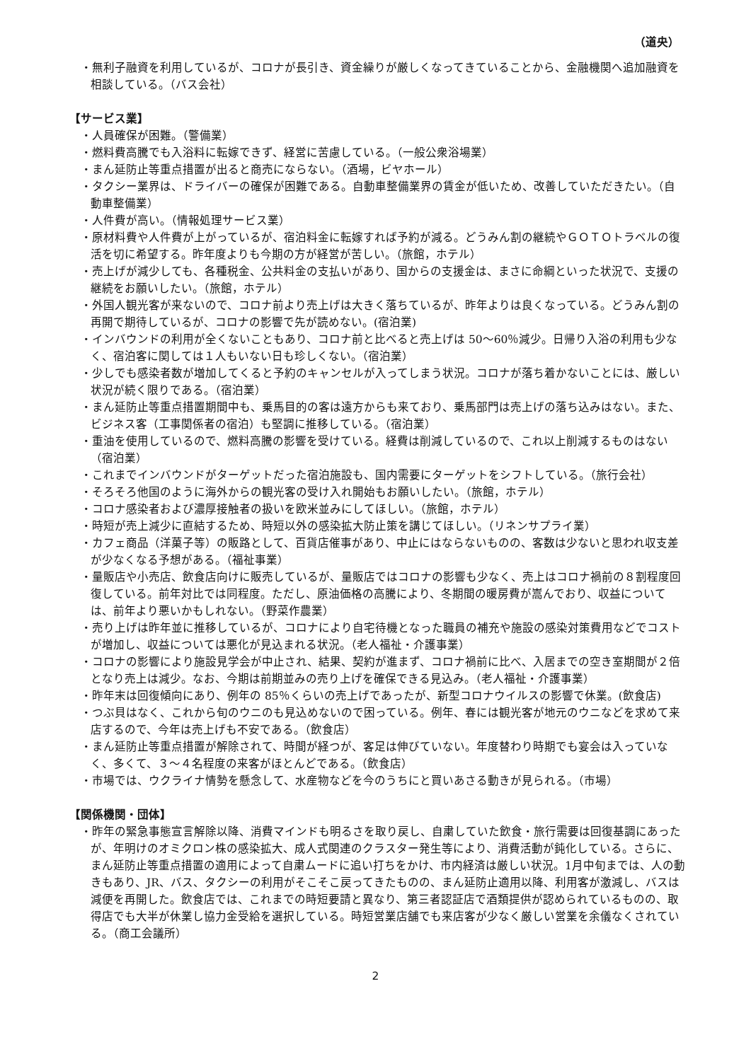（道央）
・無利子融資を利用しているが、コロナが長引き、資金繰りが厳しくなってきていることから、金融機関へ追加融資を相談している。（バス会社）
【サービス業】
・人員確保が困難。（警備業）
・燃料費高騰でも入浴料に転嫁できず、経営に苦慮している。（一般公衆浴場業）
・まん延防止等重点措置が出ると商売にならない。（酒場，ビヤホール）
・タクシー業界は、ドライバーの確保が困難である。自動車整備業界の賃金が低いため、改善していただきたい。（自動車整備業）
・人件費が高い。（情報処理サービス業）
・原材料費や人件費が上がっているが、宿泊料金に転嫁すれば予約が減る。どうみん割の継続やＧＯＴＯトラベルの復活を切に希望する。昨年度よりも今期の方が経営が苦しい。（旅館，ホテル）
・売上げが減少しても、各種税金、公共料金の支払いがあり、国からの支援金は、まさに命綱といった状況で、支援の継続をお願いしたい。（旅館，ホテル）
・外国人観光客が来ないので、コロナ前より売上げは大きく落ちているが、昨年よりは良くなっている。どうみん割の再開で期待しているが、コロナの影響で先が読めない。(宿泊業)
・インバウンドの利用が全くないこともあり、コロナ前と比べると売上げは 50～60％減少。日帰り入浴の利用も少なく、宿泊客に関しては１人もいない日も珍しくない。（宿泊業）
・少しでも感染者数が増加してくると予約のキャンセルが入ってしまう状況。コロナが落ち着かないことには、厳しい状況が続く限りである。（宿泊業）
・まん延防止等重点措置期間中も、乗馬目的の客は遠方からも来ており、乗馬部門は売上げの落ち込みはない。また、ビジネス客（工事関係者の宿泊）も堅調に推移している。（宿泊業）
・重油を使用しているので、燃料高騰の影響を受けている。経費は削減しているので、これ以上削減するものはない（宿泊業）
・これまでインバウンドがターゲットだった宿泊施設も、国内需要にターゲットをシフトしている。（旅行会社）
・そろそろ他国のように海外からの観光客の受け入れ開始もお願いしたい。（旅館，ホテル）
・コロナ感染者および濃厚接触者の扱いを欧米並みにしてほしい。（旅館，ホテル）
・時短が売上減少に直結するため、時短以外の感染拡大防止策を講じてほしい。（リネンサプライ業）
・カフェ商品（洋菓子等）の販路として、百貨店催事があり、中止にはならないものの、客数は少ないと思われ収支差が少なくなる予想がある。（福祉事業）
・量販店や小売店、飲食店向けに販売しているが、量販店ではコロナの影響も少なく、売上はコロナ禍前の８割程度回復している。前年対比では同程度。ただし、原油価格の高騰により、冬期間の暖房費が嵩んでおり、収益については、前年より悪いかもしれない。（野菜作農業）
・売り上げは昨年並に推移しているが、コロナにより自宅待機となった職員の補充や施設の感染対策費用などでコストが増加し、収益については悪化が見込まれる状況。（老人福祉・介護事業）
・コロナの影響により施設見学会が中止され、結果、契約が進まず、コロナ禍前に比べ、入居までの空き室期間が２倍となり売上は減少。なお、今期は前期並みの売り上げを確保できる見込み。（老人福祉・介護事業）
・昨年末は回復傾向にあり、例年の 85％くらいの売上げであったが、新型コロナウイルスの影響で休業。(飲食店)
・つぶ貝はなく、これから旬のウニのも見込めないので困っている。例年、春には観光客が地元のウニなどを求めて来店するので、今年は売上げも不安である。（飲食店）
・まん延防止等重点措置が解除されて、時間が経つが、客足は伸びていない。年度替わり時期でも宴会は入っていなく、多くて、３～４名程度の来客がほとんどである。（飲食店）
・市場では、ウクライナ情勢を懸念して、水産物などを今のうちにと買いあさる動きが見られる。（市場）
【関係機関・団体】
・昨年の緊急事態宣言解除以降、消費マインドも明るさを取り戻し、自粛していた飲食・旅行需要は回復基調にあったが、年明けのオミクロン株の感染拡大、成人式関連のクラスター発生等により、消費活動が鈍化している。さらに、まん延防止等重点措置の適用によって自粛ムードに追い打ちをかけ、市内経済は厳しい状況。1月中旬までは、人の動きもあり、JR、バス、タクシーの利用がそこそこ戻ってきたものの、まん延防止適用以降、利用客が激減し、バスは減便を再開した。飲食店では、これまでの時短要請と異なり、第三者認証店で酒類提供が認められているものの、取得店でも大半が休業し協力金受給を選択している。時短営業店舗でも来店客が少なく厳しい営業を余儀なくされている。（商工会議所）
2